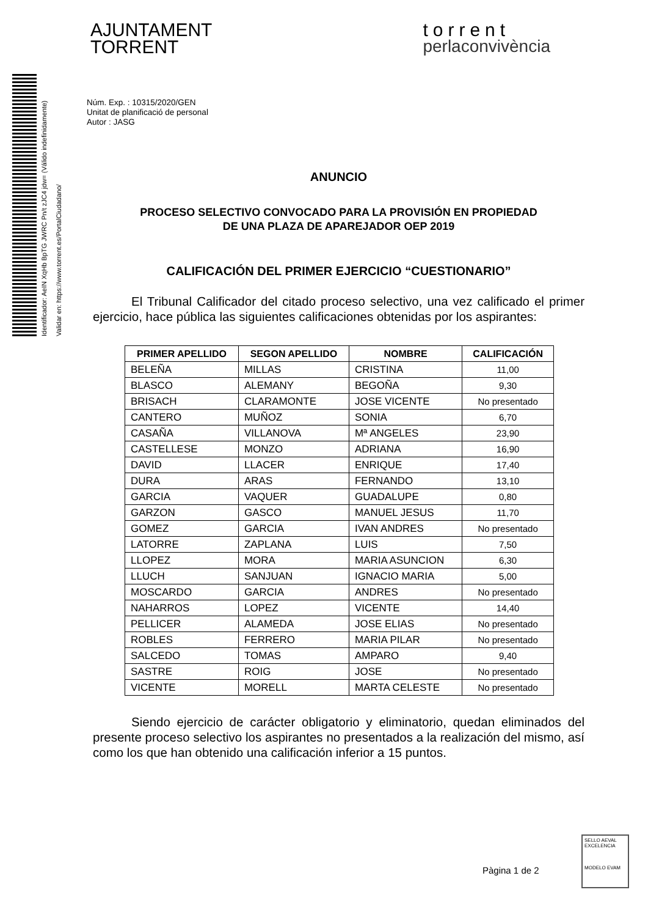Identificador: AeIN XqHb BpTG JWRC Pn/t zJC4 jdw= (Válido indefinidamente) Validar en: https://www.torrent.es/PortalCiudadano/
AJUNTAMENT
TORRENT
torrent
perlaconvivència
Núm. Exp. : 10315/2020/GEN
Unitat de planificació de personal
Autor : JASG
ANUNCIO
PROCESO SELECTIVO CONVOCADO PARA LA PROVISIÓN EN PROPIEDAD
DE UNA PLAZA DE APAREJADOR OEP 2019
CALIFICACIÓN DEL PRIMER EJERCICIO “CUESTIONARIO”
El Tribunal Calificador del citado proceso selectivo, una vez calificado el primer ejercicio, hace pública las siguientes calificaciones obtenidas por los aspirantes:
| PRIMER APELLIDO | SEGON APELLIDO | NOMBRE | CALIFICACIÓN |
| --- | --- | --- | --- |
| BELEÑA | MILLAS | CRISTINA | 11,00 |
| BLASCO | ALEMANY | BEGOÑA | 9,30 |
| BRISACH | CLARAMONTE | JOSE VICENTE | No presentado |
| CANTERO | MUÑOZ | SONIA | 6,70 |
| CASAÑA | VILLANOVA | Mª ANGELES | 23,90 |
| CASTELLESE | MONZO | ADRIANA | 16,90 |
| DAVID | LLACER | ENRIQUE | 17,40 |
| DURA | ARAS | FERNANDO | 13,10 |
| GARCIA | VAQUER | GUADALUPE | 0,80 |
| GARZON | GASCO | MANUEL JESUS | 11,70 |
| GOMEZ | GARCIA | IVAN ANDRES | No presentado |
| LATORRE | ZAPLANA | LUIS | 7,50 |
| LLOPEZ | MORA | MARIA ASUNCION | 6,30 |
| LLUCH | SANJUAN | IGNACIO MARIA | 5,00 |
| MOSCARDO | GARCIA | ANDRES | No presentado |
| NAHARROS | LOPEZ | VICENTE | 14,40 |
| PELLICER | ALAMEDA | JOSE ELIAS | No presentado |
| ROBLES | FERRERO | MARIA PILAR | No presentado |
| SALCEDO | TOMAS | AMPARO | 9,40 |
| SASTRE | ROIG | JOSE | No presentado |
| VICENTE | MORELL | MARTA CELESTE | No presentado |
Siendo ejercicio de carácter obligatorio y eliminatorio, quedan eliminados del presente proceso selectivo los aspirantes no presentados a la realización del mismo, así como los que han obtenido una calificación inferior a 15 puntos.
Pàgina 1 de 2
SELLO AEVAL EXCELENCIA
MODELO EVAM